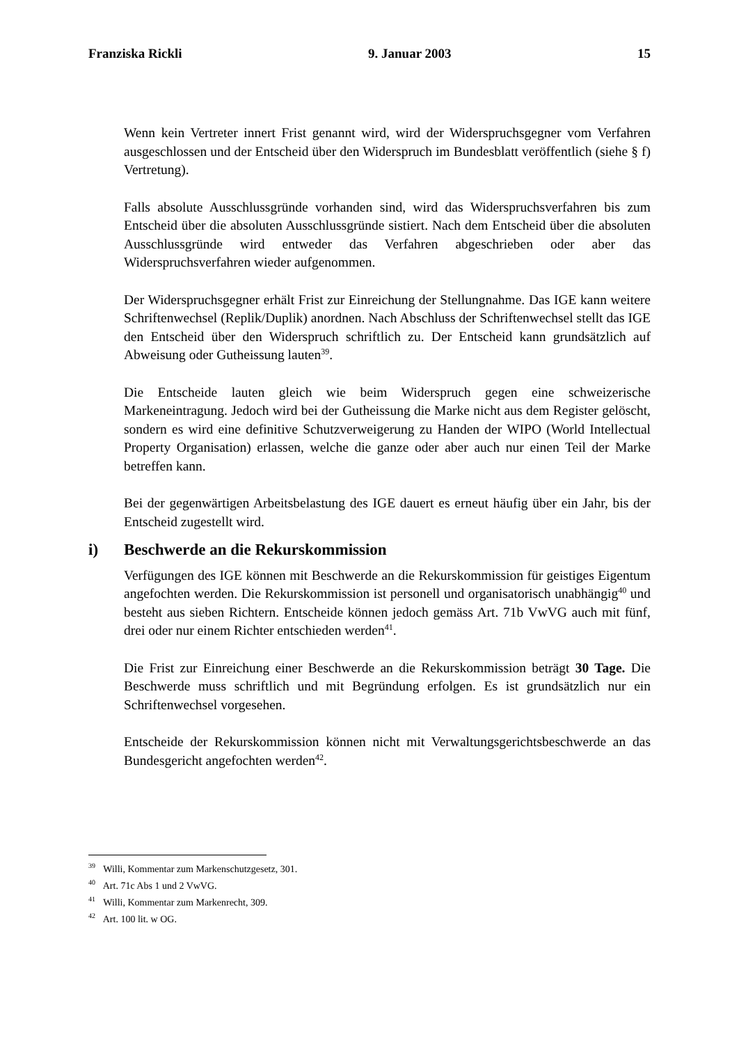Franziska Rickli 9. Januar 2003 15
Wenn kein Vertreter innert Frist genannt wird, wird der Widerspruchsgegner vom Verfahren ausgeschlossen und der Entscheid über den Widerspruch im Bundesblatt veröffentlich (siehe § f) Vertretung).
Falls absolute Ausschlussgründe vorhanden sind, wird das Widerspruchsverfahren bis zum Entscheid über die absoluten Ausschlussgründe sistiert. Nach dem Entscheid über die absoluten Ausschlussgründe wird entweder das Verfahren abgeschrieben oder aber das Widerspruchsverfahren wieder aufgenommen.
Der Widerspruchsgegner erhält Frist zur Einreichung der Stellungnahme. Das IGE kann weitere Schriftenwechsel (Replik/Duplik) anordnen. Nach Abschluss der Schriftenwechsel stellt das IGE den Entscheid über den Widerspruch schriftlich zu. Der Entscheid kann grundsätzlich auf Abweisung oder Gutheissung lauten<sup>39</sup>.
Die Entscheide lauten gleich wie beim Widerspruch gegen eine schweizerische Markeneintragung. Jedoch wird bei der Gutheissung die Marke nicht aus dem Register gelöscht, sondern es wird eine definitive Schutzverweigerung zu Handen der WIPO (World Intellectual Property Organisation) erlassen, welche die ganze oder aber auch nur einen Teil der Marke betreffen kann.
Bei der gegenwärtigen Arbeitsbelastung des IGE dauert es erneut häufig über ein Jahr, bis der Entscheid zugestellt wird.
i) Beschwerde an die Rekurskommission
Verfügungen des IGE können mit Beschwerde an die Rekurskommission für geistiges Eigentum angefochten werden. Die Rekurskommission ist personell und organisatorisch unabhängig<sup>40</sup> und besteht aus sieben Richtern. Entscheide können jedoch gemäss Art. 71b VwVG auch mit fünf, drei oder nur einem Richter entschieden werden<sup>41</sup>.
Die Frist zur Einreichung einer Beschwerde an die Rekurskommission beträgt 30 Tage. Die Beschwerde muss schriftlich und mit Begründung erfolgen. Es ist grundsätzlich nur ein Schriftenwechsel vorgesehen.
Entscheide der Rekurskommission können nicht mit Verwaltungsgerichtsbeschwerde an das Bundesgericht angefochten werden<sup>42</sup>.
<sup>39</sup> Willi, Kommentar zum Markenschutzgesetz, 301.
<sup>40</sup> Art. 71c Abs 1 und 2 VwVG.
<sup>41</sup> Willi, Kommentar zum Markenrecht, 309.
<sup>42</sup> Art. 100 lit. w OG.